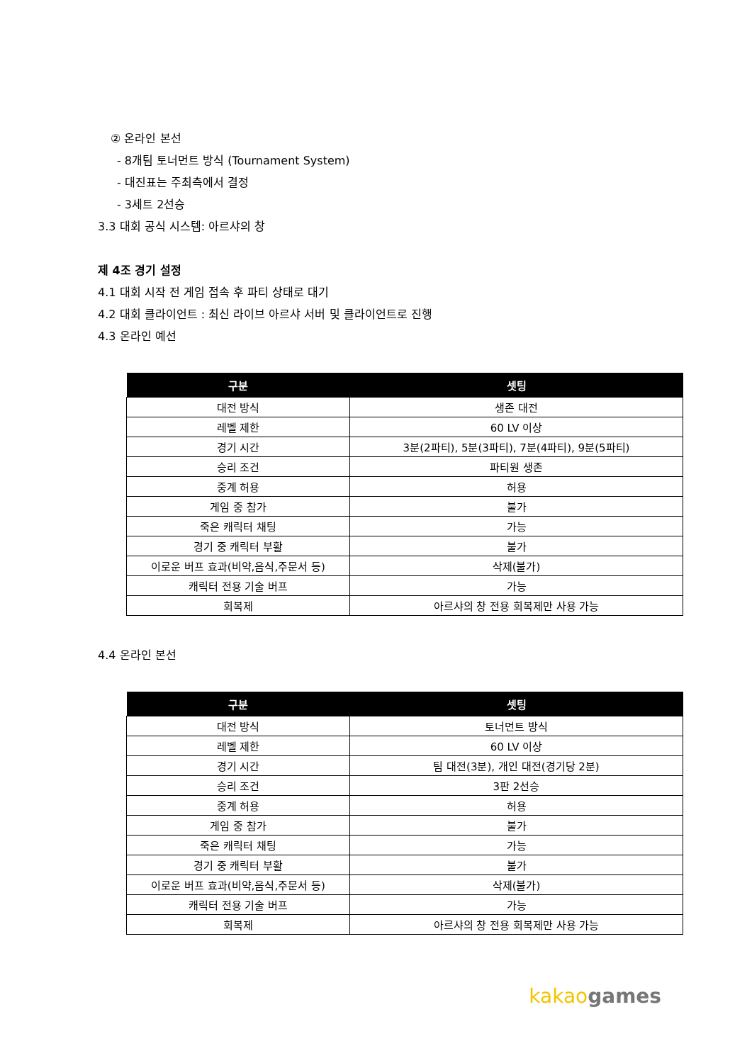② 온라인 본선
- 8개팀 토너먼트 방식 (Tournament System)
- 대진표는 주최측에서 결정
- 3세트 2선승
3.3 대회 공식 시스템: 아르샤의 창
제 4조 경기 설정
4.1 대회 시작 전 게임 접속 후 파티 상태로 대기
4.2 대회 클라이언트 : 최신 라이브 아르샤 서버 및 클라이언트로 진행
4.3 온라인 예선
| 구분 | 셋팅 |
| --- | --- |
| 대전 방식 | 생존 대전 |
| 레벨 제한 | 60 LV 이상 |
| 경기 시간 | 3분(2파티), 5분(3파티), 7분(4파티), 9분(5파티) |
| 승리 조건 | 파티원 생존 |
| 중계 허용 | 허용 |
| 게임 중 참가 | 불가 |
| 죽은 캐릭터 채팅 | 가능 |
| 경기 중 캐릭터 부활 | 불가 |
| 이로운 버프 효과(비약,음식,주문서 등) | 삭제(불가) |
| 캐릭터 전용 기술 버프 | 가능 |
| 회복제 | 아르샤의 창 전용 회복제만 사용 가능 |
4.4 온라인 본선
| 구분 | 셋팅 |
| --- | --- |
| 대전 방식 | 토너먼트 방식 |
| 레벨 제한 | 60 LV 이상 |
| 경기 시간 | 팀 대전(3분), 개인 대전(경기당 2분) |
| 승리 조건 | 3판 2선승 |
| 중계 허용 | 허용 |
| 게임 중 참가 | 불가 |
| 죽은 캐릭터 채팅 | 가능 |
| 경기 중 캐릭터 부활 | 불가 |
| 이로운 버프 효과(비약,음식,주문서 등) | 삭제(불가) |
| 캐릭터 전용 기술 버프 | 가능 |
| 회복제 | 아르샤의 창 전용 회복제만 사용 가능 |
kakao games